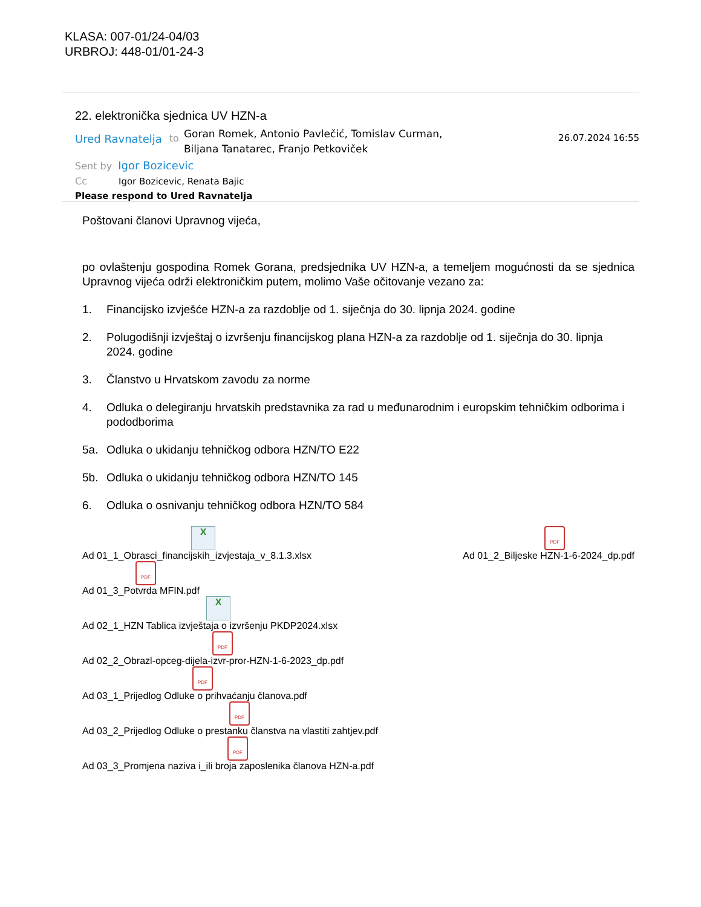KLASA: 007-01/24-04/03
URBROJ: 448-01/01-24-3
22. elektronička sjednica UV HZN-a
Ured Ravnatelja to
Goran Romek, Antonio Pavlečić, Tomislav Curman, Biljana Tanatarec, Franjo Petkoviček
26.07.2024 16:55
Sent by Igor Bozicevic
Cc Igor Bozicevic, Renata Bajic
Please respond to Ured Ravnatelja
Poštovani članovi Upravnog vijeća,
po ovlaštenju gospodina Romek Gorana, predsjednika UV HZN-a, a temeljem mogućnosti da se sjednica Upravnog vijeća održi elektroničkim putem, molimo Vaše očitovanje vezano za:
1. Financijsko izvješće HZN-a za razdoblje od 1. siječnja do 30. lipnja 2024. godine
2. Polugodišnji izvještaj o izvršenju financijskog plana HZN-a za razdoblje od 1. siječnja do 30. lipnja 2024. godine
3. Članstvo u Hrvatskom zavodu za norme
4. Odluka o delegiranju hrvatskih predstavnika za rad u međunarodnim i europskim tehničkim odborima i pododborima
5a. Odluka o ukidanju tehničkog odbora HZN/TO E22
5b. Odluka o ukidanju tehničkog odbora HZN/TO 145
6. Odluka o osnivanju tehničkog odbora HZN/TO 584
X
Ad 01_1_Obrasci_financijskih_izvjestaja_v_8.1.3.xlsx
PDF
Ad 01_2_Biljeske HZN-1-6-2024_dp.pdf
PDF
Ad 01_3_Potvrda MFIN.pdf
X
Ad 02_1_HZN Tablica izvještaja o izvršenju PKDP2024.xlsx
PDF
Ad 02_2_Obrazl-opceg-dijela-izvr-pror-HZN-1-6-2023_dp.pdf
PDF
Ad 03_1_Prijedlog Odluke o prihvaćanju članova.pdf
PDF
Ad 03_2_Prijedlog Odluke o prestanku članstva na vlastiti zahtjev.pdf
PDF
Ad 03_3_Promjena naziva i_ili broja zaposlenika članova HZN-a.pdf